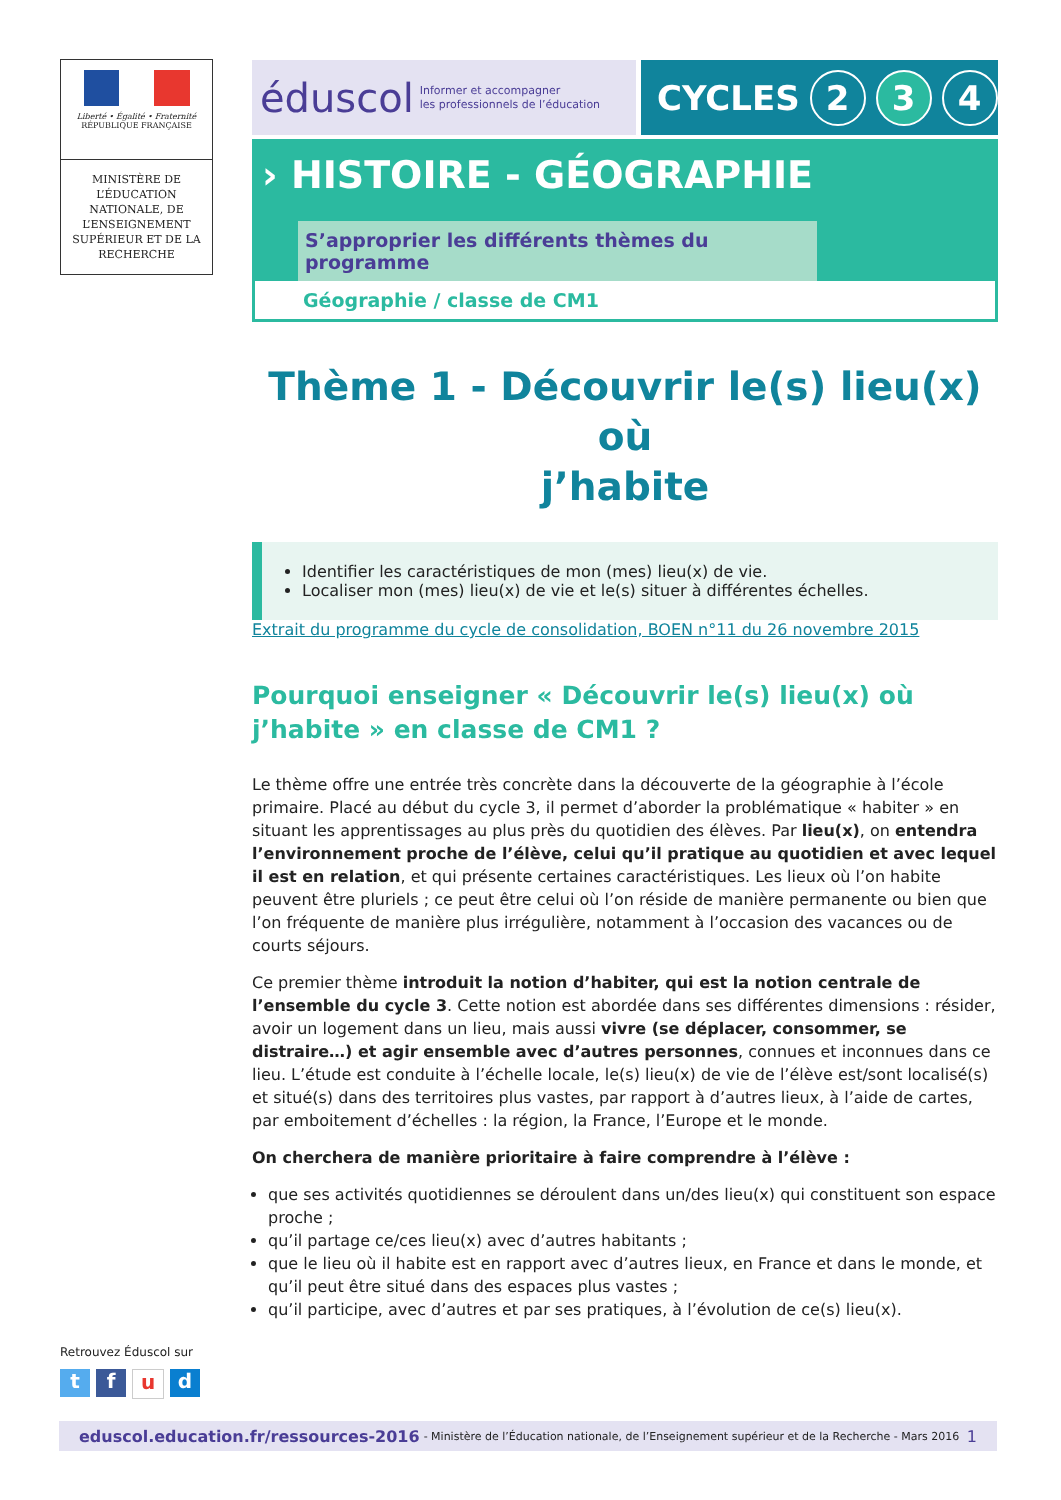Liberté • Égalité • Fraternité
RÉPUBLIQUE FRANÇAISE
MINISTÈRE DE L’ÉDUCATION NATIONALE, DE L’ENSEIGNEMENT SUPÉRIEUR ET DE LA RECHERCHE
éduscol Informer et accompagner
les professionnels de l’éducation
CYCLES 2 3 4
› HISTOIRE - GÉOGRAPHIE
S’approprier les différents thèmes du programme
Géographie / classe de CM1
Thème 1 - Découvrir le(s) lieu(x) où
j’habite
Identifier les caractéristiques de mon (mes) lieu(x) de vie.
Localiser mon (mes) lieu(x) de vie et le(s) situer à différentes échelles.
Extrait du programme du cycle de consolidation, BOEN n°11 du 26 novembre 2015
Pourquoi enseigner « Découvrir le(s) lieu(x) où j’habite » en classe de CM1 ?
Le thème offre une entrée très concrète dans la découverte de la géographie à l’école primaire. Placé au début du cycle 3, il permet d’aborder la problématique « habiter » en situant les apprentissages au plus près du quotidien des élèves. Par lieu(x), on entendra l’environnement proche de l’élève, celui qu’il pratique au quotidien et avec lequel il est en relation, et qui présente certaines caractéristiques. Les lieux où l’on habite peuvent être pluriels ; ce peut être celui où l’on réside de manière permanente ou bien que l’on fréquente de manière plus irrégulière, notamment à l’occasion des vacances ou de courts séjours.
Ce premier thème introduit la notion d’habiter, qui est la notion centrale de l’ensemble du cycle 3. Cette notion est abordée dans ses différentes dimensions : résider, avoir un logement dans un lieu, mais aussi vivre (se déplacer, consommer, se distraire…) et agir ensemble avec d’autres personnes, connues et inconnues dans ce lieu. L’étude est conduite à l’échelle locale, le(s) lieu(x) de vie de l’élève est/sont localisé(s) et situé(s) dans des territoires plus vastes, par rapport à d’autres lieux, à l’aide de cartes, par emboitement d’échelles : la région, la France, l’Europe et le monde.
On cherchera de manière prioritaire à faire comprendre à l’élève :
que ses activités quotidiennes se déroulent dans un/des lieu(x) qui constituent son espace proche ;
qu’il partage ce/ces lieu(x) avec d’autres habitants ;
que le lieu où il habite est en rapport avec d’autres lieux, en France et dans le monde, et qu’il peut être situé dans des espaces plus vastes ;
qu’il participe, avec d’autres et par ses pratiques, à l’évolution de ce(s) lieu(x).
Retrouvez Éduscol sur
t f u d
eduscol.education.fr/ressources-2016 - Ministère de l’Éducation nationale, de l’Enseignement supérieur et de la Recherche - Mars 2016 1